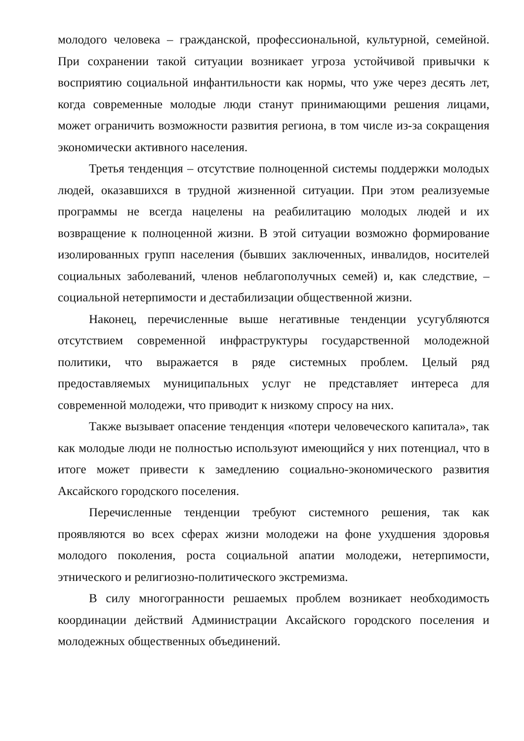молодого человека – гражданской, профессиональной, культурной, семейной. При сохранении такой ситуации возникает угроза устойчивой привычки к восприятию социальной инфантильности как нормы, что уже через десять лет, когда современные молодые люди станут принимающими решения лицами, может ограничить возможности развития региона, в том числе из-за сокращения экономически активного населения.
Третья тенденция – отсутствие полноценной системы поддержки молодых людей, оказавшихся в трудной жизненной ситуации. При этом реализуемые программы не всегда нацелены на реабилитацию молодых людей и их возвращение к полноценной жизни. В этой ситуации возможно формирование изолированных групп населения (бывших заключенных, инвалидов, носителей социальных заболеваний, членов неблагополучных семей) и, как следствие, – социальной нетерпимости и дестабилизации общественной жизни.
Наконец, перечисленные выше негативные тенденции усугубляются отсутствием современной инфраструктуры государственной молодежной политики, что выражается в ряде системных проблем. Целый ряд предоставляемых муниципальных услуг не представляет интереса для современной молодежи, что приводит к низкому спросу на них.
Также вызывает опасение тенденция «потери человеческого капитала», так как молодые люди не полностью используют имеющийся у них потенциал, что в итоге может привести к замедлению социально-экономического развития Аксайского городского поселения.
Перечисленные тенденции требуют системного решения, так как проявляются во всех сферах жизни молодежи на фоне ухудшения здоровья молодого поколения, роста социальной апатии молодежи, нетерпимости, этнического и религиозно-политического экстремизма.
В силу многогранности решаемых проблем возникает необходимость координации действий Администрации Аксайского городского поселения и молодежных общественных объединений.